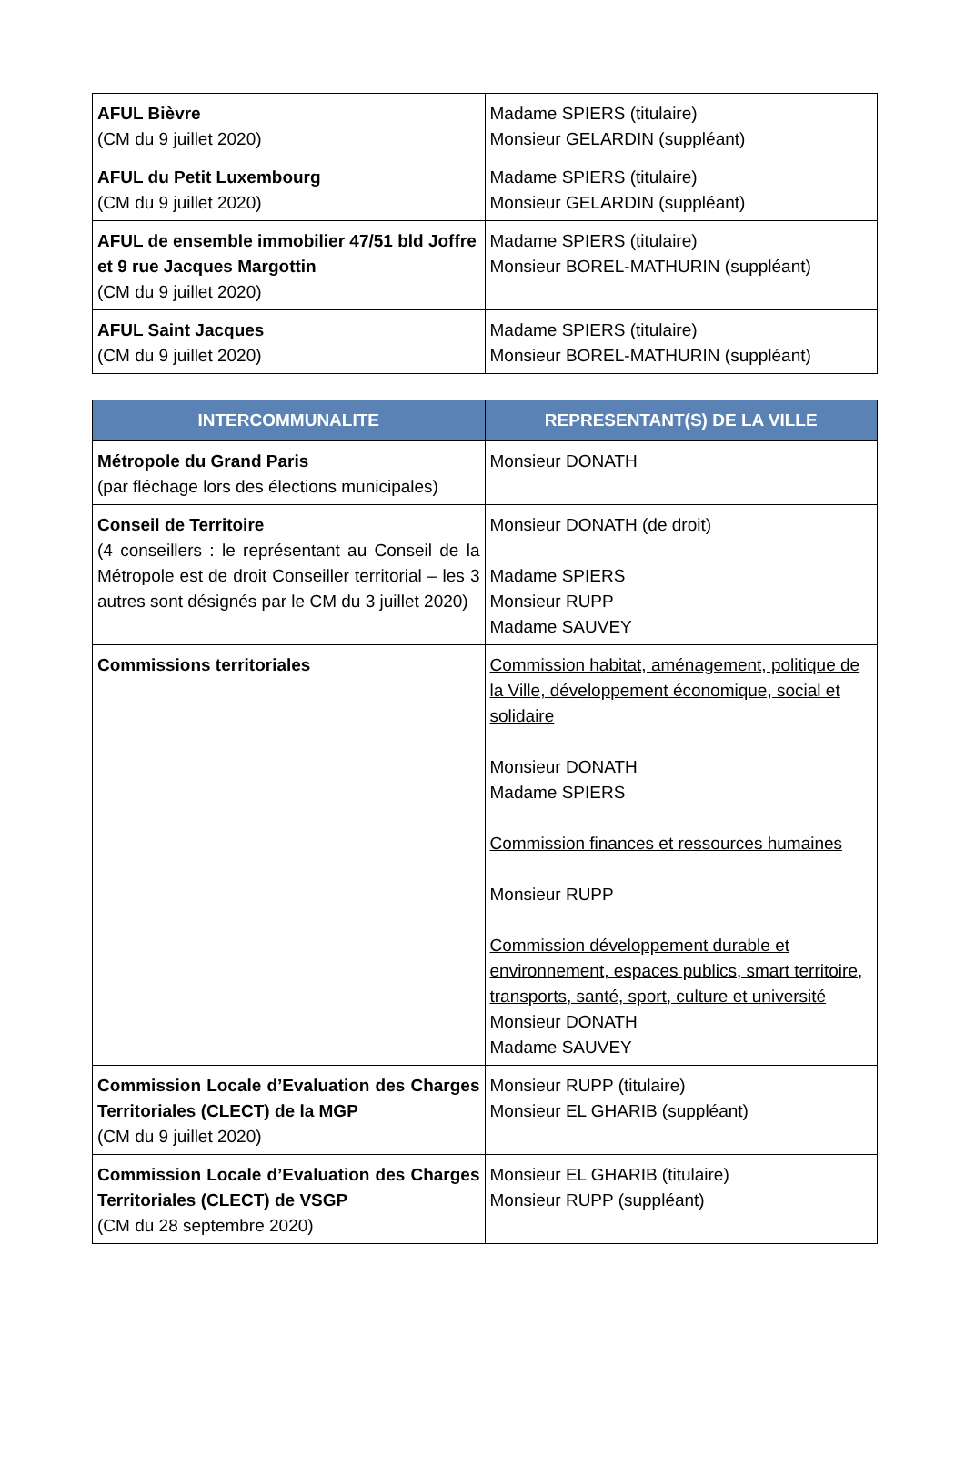| AFUL Bièvre (CM du 9 juillet 2020) | Madame SPIERS (titulaire) Monsieur GELARDIN (suppléant) |
| AFUL du Petit Luxembourg (CM du 9 juillet 2020) | Madame SPIERS (titulaire) Monsieur GELARDIN (suppléant) |
| AFUL de ensemble immobilier 47/51 bld Joffre et 9 rue Jacques Margottin (CM du 9 juillet 2020) | Madame SPIERS (titulaire) Monsieur BOREL-MATHURIN (suppléant) |
| AFUL Saint Jacques (CM du 9 juillet 2020) | Madame SPIERS (titulaire) Monsieur BOREL-MATHURIN (suppléant) |
| INTERCOMMUNALITE | REPRESENTANT(S) DE LA VILLE |
| --- | --- |
| Métropole du Grand Paris (par fléchage lors des élections municipales) | Monsieur DONATH |
| Conseil de Territoire (4 conseillers : le représentant au Conseil de la Métropole est de droit Conseiller territorial – les 3 autres sont désignés par le CM du 3 juillet 2020) | Monsieur DONATH (de droit) Madame SPIERS Monsieur RUPP Madame SAUVEY |
| Commissions territoriales | Commission habitat, aménagement, politique de la Ville, développement économique, social et solidaire Monsieur DONATH Madame SPIERS Commission finances et ressources humaines Monsieur RUPP Commission développement durable et environnement, espaces publics, smart territoire, transports, santé, sport, culture et université Monsieur DONATH Madame SAUVEY |
| Commission Locale d’Evaluation des Charges Territoriales (CLECT) de la MGP (CM du 9 juillet 2020) | Monsieur RUPP (titulaire) Monsieur EL GHARIB (suppléant) |
| Commission Locale d’Evaluation des Charges Territoriales (CLECT) de VSGP (CM du 28 septembre 2020) | Monsieur EL GHARIB (titulaire) Monsieur RUPP (suppléant) |